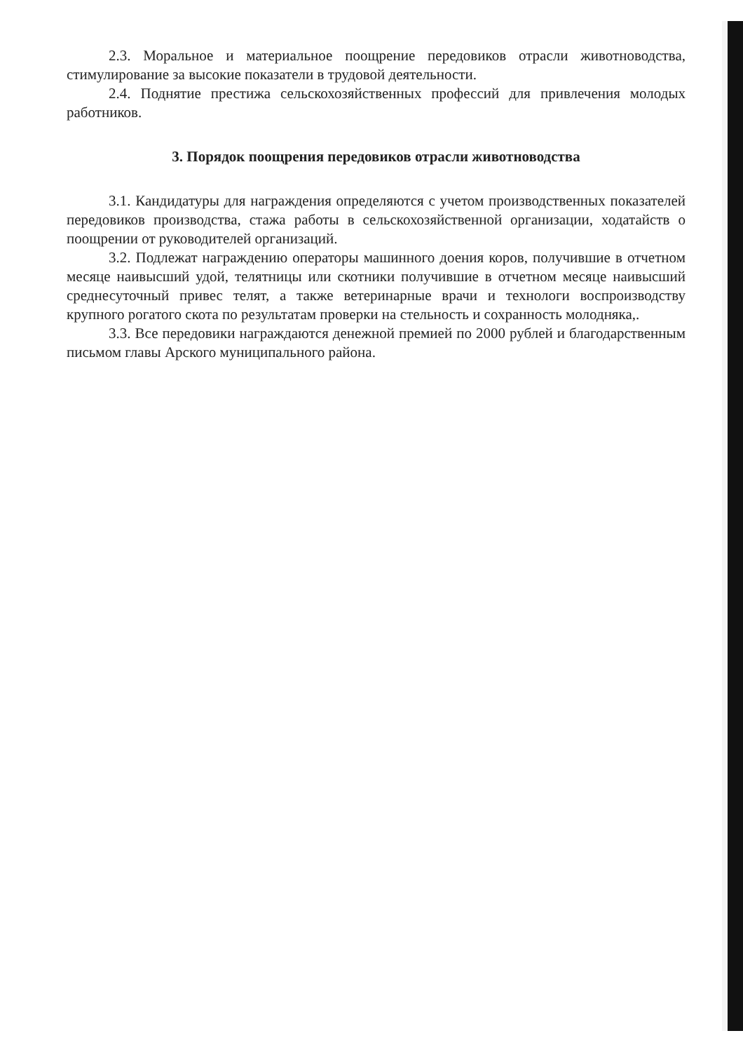2.3. Моральное и материальное поощрение передовиков отрасли животноводства, стимулирование за высокие показатели в трудовой деятельности.
2.4. Поднятие престижа сельскохозяйственных профессий для привлечения молодых работников.
3. Порядок поощрения передовиков отрасли животноводства
3.1. Кандидатуры для награждения определяются с учетом производственных показателей передовиков производства, стажа работы в сельскохозяйственной организации, ходатайств о поощрении от руководителей организаций.
3.2. Подлежат награждению операторы машинного доения коров, получившие в отчетном месяце наивысший удой, телятницы или скотники получившие в отчетном месяце наивысший среднесуточный привес телят, а также ветеринарные врачи и технологи воспроизводству крупного рогатого скота по результатам проверки на стельность и сохранность молодняка,.
3.3. Все передовики награждаются денежной премией по 2000 рублей и благодарственным письмом главы Арского муниципального района.